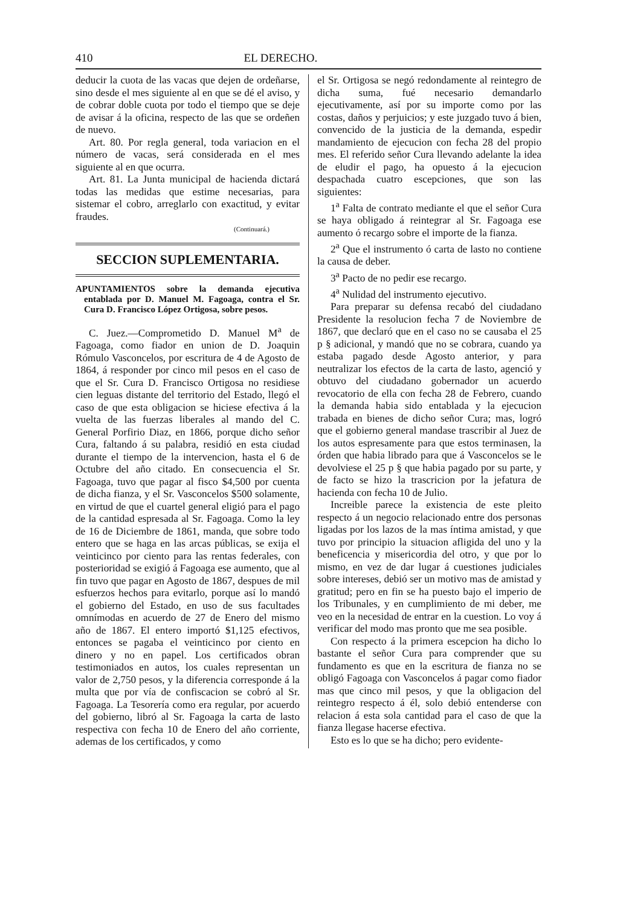410 EL DERECHO.
deducir la cuota de las vacas que dejen de ordeñarse, sino desde el mes siguiente al en que se dé el aviso, y de cobrar doble cuota por todo el tiempo que se deje de avisar á la oficina, respecto de las que se ordeñen de nuevo.
Art. 80. Por regla general, toda variacion en el número de vacas, será considerada en el mes siguiente al en que ocurra.
Art. 81. La Junta municipal de hacienda dictará todas las medidas que estime necesarias, para sistemar el cobro, arreglarlo con exactitud, y evitar fraudes.
(Continuará.)
SECCION SUPLEMENTARIA.
APUNTAMIENTOS sobre la demanda ejecutiva entablada por D. Manuel M. Fagoaga, contra el Sr. Cura D. Francisco López Ortigosa, sobre pesos.
C. Juez.—Comprometido D. Manuel M<sup>a</sup> de Fagoaga, como fiador en union de D. Joaquin Rómulo Vasconcelos, por escritura de 4 de Agosto de 1864, á responder por cinco mil pesos en el caso de que el Sr. Cura D. Francisco Ortigosa no residiese cien leguas distante del territorio del Estado, llegó el caso de que esta obligacion se hiciese efectiva á la vuelta de las fuerzas liberales al mando del C. General Porfirio Diaz, en 1866, porque dicho señor Cura, faltando á su palabra, residió en esta ciudad durante el tiempo de la intervencion, hasta el 6 de Octubre del año citado. En consecuencia el Sr. Fagoaga, tuvo que pagar al fisco $4,500 por cuenta de dicha fianza, y el Sr. Vasconcelos $500 solamente, en virtud de que el cuartel general eligió para el pago de la cantidad espresada al Sr. Fagoaga. Como la ley de 16 de Diciembre de 1861, manda, que sobre todo entero que se haga en las arcas públicas, se exija el veinticinco por ciento para las rentas federales, con posterioridad se exigió á Fagoaga ese aumento, que al fin tuvo que pagar en Agosto de 1867, despues de mil esfuerzos hechos para evitarlo, porque así lo mandó el gobierno del Estado, en uso de sus facultades omnímodas en acuerdo de 27 de Enero del mismo año de 1867. El entero importó $1,125 efectivos, entonces se pagaba el veinticinco por ciento en dinero y no en papel. Los certificados obran testimoniados en autos, los cuales representan un valor de 2,750 pesos, y la diferencia corresponde á la multa que por vía de confiscacion se cobró al Sr. Fagoaga. La Tesorería como era regular, por acuerdo del gobierno, libró al Sr. Fagoaga la carta de lasto respectiva con fecha 10 de Enero del año corriente, ademas de los certificados, y como
el Sr. Ortigosa se negó redondamente al reintegro de dicha suma, fué necesario demandarlo ejecutivamente, así por su importe como por las costas, daños y perjuicios; y este juzgado tuvo á bien, convencido de la justicia de la demanda, espedir mandamiento de ejecucion con fecha 28 del propio mes. El referido señor Cura llevando adelante la idea de eludir el pago, ha opuesto á la ejecucion despachada cuatro escepciones, que son las siguientes:
1<sup>a</sup> Falta de contrato mediante el que el señor Cura se haya obligado á reintegrar al Sr. Fagoaga ese aumento ó recargo sobre el importe de la fianza.
2<sup>a</sup> Que el instrumento ó carta de lasto no contiene la causa de deber.
3<sup>a</sup> Pacto de no pedir ese recargo.
4<sup>a</sup> Nulidad del instrumento ejecutivo.
Para preparar su defensa recabó del ciudadano Presidente la resolucion fecha 7 de Noviembre de 1867, que declaró que en el caso no se causaba el 25 p § adicional, y mandó que no se cobrara, cuando ya estaba pagado desde Agosto anterior, y para neutralizar los efectos de la carta de lasto, agenció y obtuvo del ciudadano gobernador un acuerdo revocatorio de ella con fecha 28 de Febrero, cuando la demanda habia sido entablada y la ejecucion trabada en bienes de dicho señor Cura; mas, logró que el gobierno general mandase trascribir al Juez de los autos espresamente para que estos terminasen, la órden que habia librado para que á Vasconcelos se le devolviese el 25 p § que habia pagado por su parte, y de facto se hizo la trascricion por la jefatura de hacienda con fecha 10 de Julio.
Increible parece la existencia de este pleito respecto á un negocio relacionado entre dos personas ligadas por los lazos de la mas íntima amistad, y que tuvo por principio la situacion afligida del uno y la beneficencia y misericordia del otro, y que por lo mismo, en vez de dar lugar á cuestiones judiciales sobre intereses, debió ser un motivo mas de amistad y gratitud; pero en fin se ha puesto bajo el imperio de los Tribunales, y en cumplimiento de mi deber, me veo en la necesidad de entrar en la cuestion. Lo voy á verificar del modo mas pronto que me sea posible.
Con respecto á la primera escepcion ha dicho lo bastante el señor Cura para comprender que su fundamento es que en la escritura de fianza no se obligó Fagoaga con Vasconcelos á pagar como fiador mas que cinco mil pesos, y que la obligacion del reintegro respecto á él, solo debió entenderse con relacion á esta sola cantidad para el caso de que la fianza llegase hacerse efectiva.
Esto es lo que se ha dicho; pero evidente-